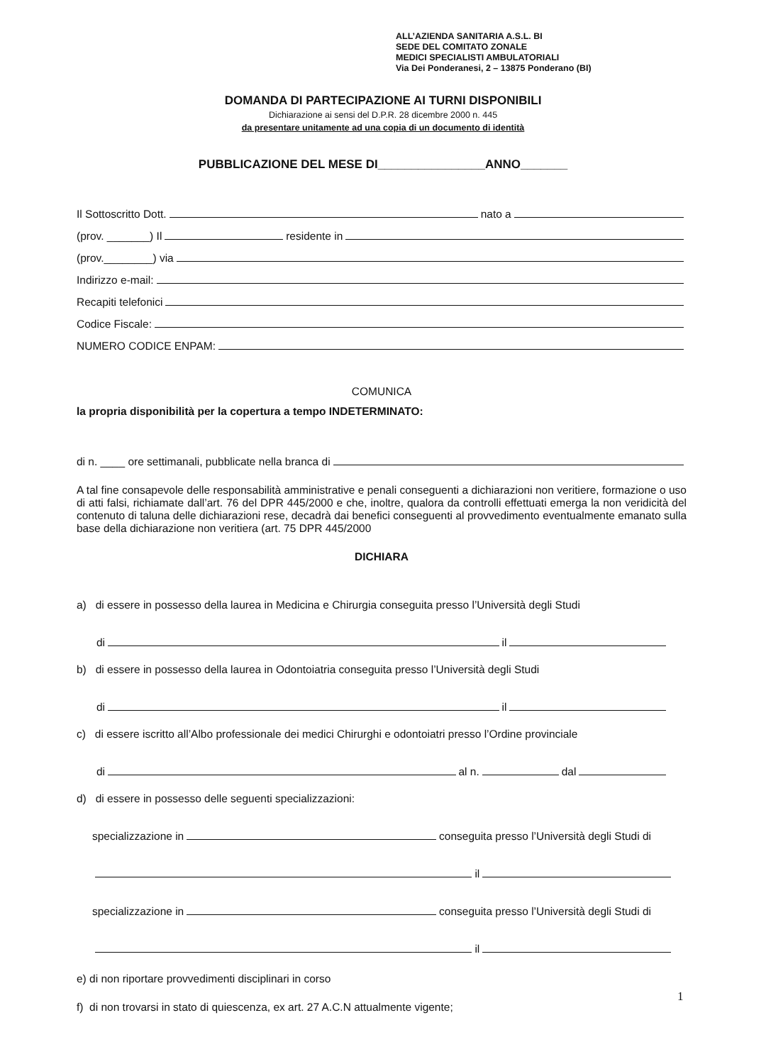ALL’AZIENDA SANITARIA A.S.L. BI
SEDE DEL COMITATO ZONALE
MEDICI SPECIALISTI AMBULATORIALI
Via Dei Ponderanesi, 2 – 13875 Ponderano (BI)
DOMANDA DI PARTECIPAZIONE AI TURNI DISPONIBILI
Dichiarazione ai sensi del D.P.R. 28 dicembre 2000 n. 445
da presentare unitamente ad una copia di un documento di identità
PUBBLICAZIONE DEL MESE DI________________ANNO_______
Il Sottoscritto Dott. nato a
(prov. _______) Il residente in
(prov.________) via
Indirizzo e-mail:
Recapiti telefonici
Codice Fiscale:
NUMERO CODICE ENPAM:
COMUNICA
la propria disponibilità per la copertura a tempo INDETERMINATO:
di n. ____ ore settimanali, pubblicate nella branca di
A tal fine consapevole delle responsabilità amministrative e penali conseguenti a dichiarazioni non veritiere, formazione o uso di atti falsi, richiamate dall’art. 76 del DPR 445/2000 e che, inoltre, qualora da controlli effettuati emerga la non veridicità del contenuto di taluna delle dichiarazioni rese, decadrà dai benefici conseguenti al provvedimento eventualmente emanato sulla base della dichiarazione non veritiera (art. 75 DPR 445/2000
DICHIARA
a) di essere in possesso della laurea in Medicina e Chirurgia conseguita presso l’Università degli Studi
di il
b) di essere in possesso della laurea in Odontoiatria conseguita presso l’Università degli Studi
di il
c) di essere iscritto all’Albo professionale dei medici Chirurghi e odontoiatri presso l’Ordine provinciale
di al n. dal
d) di essere in possesso delle seguenti specializzazioni:
specializzazione in conseguita presso l’Università degli Studi di
il
specializzazione in conseguita presso l’Università degli Studi di
il
e) di non riportare provvedimenti disciplinari in corso
f) di non trovarsi in stato di quiescenza, ex art. 27 A.C.N attualmente vigente;
1